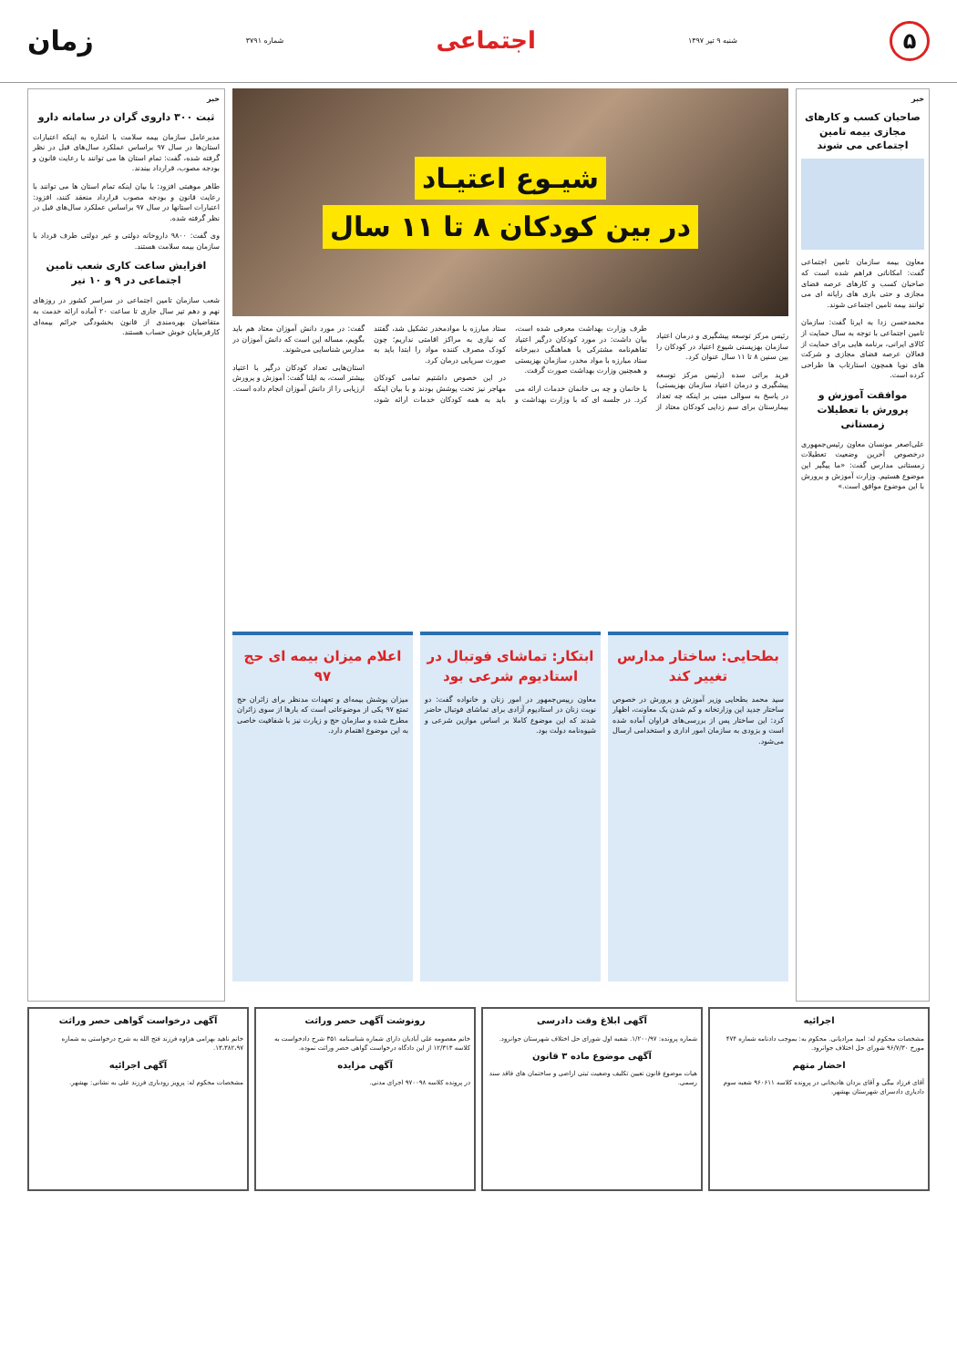۵
شنبه ۹ تیر ۱۳۹۷
اجتماعی
شماره ۳۷۹۱
زمان
خبر
صاحبان کسب و کارهای مجازی بیمه تامین اجتماعی می شوند
معاون بیمه سازمان تامین اجتماعی گفت: امکاناتی فراهم شده است که صاحبان کسب و کارهای عرصه فضای مجازی و حتی بازی های رایانه ای می توانند بیمه تامین اجتماعی شوند.
محمدحسن زدا به ایرنا گفت: سازمان تامین اجتماعی با توجه به سال حمایت از کالای ایرانی، برنامه هایی برای حمایت از فعالان عرصه فضای مجازی و شرکت های نوپا همچون استارتاپ ها طراحی کرده است.
موافقت آموزش و پرورش با تعطیلات زمستانی
علی‌اصغر مونسان معاون رئیس‌جمهوری درخصوص آخرین وضعیت تعطیلات زمستانی مدارس گفت: «ما پیگیر این موضوع هستیم. وزارت آموزش و پرورش با این موضوع موافق است.»
شیـوع اعتیـاد
در بین کودکان ۸ تا ۱۱ سال
رئیس مرکز توسعه پیشگیری و درمان اعتیاد سازمان بهزیستی شیوع اعتیاد در کودکان را بین سنین ۸ تا ۱۱ سال عنوان کرد.
فرید براتی سده (رئیس مرکز توسعه پیشگیری و درمان اعتیاد سازمان بهزیستی) در پاسخ به سوالی مبنی بر اینکه چه تعداد بیمارستان برای سم زدایی کودکان معتاد از طرف وزارت بهداشت معرفی شده است، بیان داشت: در مورد کودکان درگیر اعتیاد تفاهم‌نامه مشترکی با هماهنگی دبیرخانه ستاد مبارزه با مواد مخدر، سازمان بهزیستی و همچنین وزارت بهداشت صورت گرفت.
با خانمان و چه بی خانمان خدمات ارائه می کرد. در جلسه ای که با وزارت بهداشت و ستاد مبارزه با موادمخدر تشکیل شد، گفتند که نیازی به مراکز اقامتی نداریم؛ چون کودک مصرف کننده مواد را ابتدا باید به صورت سرپایی درمان کرد.
در این خصوص داشتیم تمامی کودکان مهاجر نیز تحت پوشش بودند و با بیان اینکه باید به همه کودکان خدمات ارائه شود، گفت: در مورد دانش آموزان معتاد هم باید بگویم، مساله این است که دانش آموزان در مدارس شناسایی می‌شوند.
استان‌هایی تعداد کودکان درگیر با اعتیاد بیشتر است، به ایلنا گفت: آموزش و پرورش ارزیابی را از دانش آموزان انجام داده است.
بطحایی: ساختار مدارس تغییر کند
سید محمد بطحایی وزیر آموزش و پرورش در خصوص ساختار جدید این وزارتخانه و کم شدن یک معاونت، اظهار کرد: این ساختار پس از بررسی‌های فراوان آماده شده است و بزودی به سازمان امور اداری و استخدامی ارسال می‌شود.
ابتکار: تماشای فوتبال در استادیوم شرعی بود
معاون رییس‌جمهور در امور زنان و خانواده گفت: دو نوبت زنان در استادیوم آزادی برای تماشای فوتبال حاضر شدند که این موضوع کاملا بر اساس موازین شرعی و شیوه‌نامه دولت بود.
اعلام میزان بیمه ای حج ۹۷
میزان پوشش بیمه‌ای و تعهدات مدنظر برای زائران حج تمتع ۹۷ یکی از موضوعاتی است که بارها از سوی زائران مطرح شده و سازمان حج و زیارت نیز با شفافیت خاصی به این موضوع اهتمام دارد.
خبر
ثبت ۳۰۰ داروی گران در سامانه دارو
مدیرعامل سازمان بیمه سلامت با اشاره به اینکه اعتبارات استان‌ها در سال ۹۷ براساس عملکرد سال‌های قبل در نظر گرفته شده، گفت: تمام استان ها می توانند با رعایت قانون و بودجه مصوب، قرارداد ببندند.
طاهر موهبتی افزود: با بیان اینکه تمام استان ها می توانند با رعایت قانون و بودجه مصوب قرارداد منعقد کنند، افزود: اعتبارات استانها در سال ۹۷ براساس عملکرد سال‌های قبل در نظر گرفته شده.
وی گفت: ۹۸۰۰ داروخانه دولتی و غیر دولتی طرف قرداد با سازمان بیمه سلامت هستند.
افزایش ساعت کاری شعب تامین اجتماعی در ۹ و ۱۰ تیر
شعب سازمان تامین اجتماعی در سراسر کشور در روزهای نهم و دهم تیر سال جاری تا ساعت ۲۰ آماده ارائه خدمت به متقاضیان بهره‌مندی از قانون بخشودگی جرائم بیمه‌ای کارفرمایان خوش حساب هستند.
اجرائیه
مشخصات محکوم له: امید مرادیانی. محکوم به: بموجب دادنامه شماره ۴۷۴ مورخ ۹۶/۷/۳۰ شورای حل اختلاف جوانرود.
احضار متهم
آقای فرزاد بیگی و آقای یزدان هادیخانی در پرونده کلاسه ۹۶۰۶۱۱ شعبه سوم دادیاری دادسرای شهرستان بهشهر.
آگهی ابلاغ وقت دادرسی
شماره پرونده: ۱/۲۰۰/۹۷. شعبه اول شورای حل اختلاف شهرستان جوانرود.
آگهی موضوع ماده ۳ قانون
هیات موضوع قانون تعیین تکلیف وضعیت ثبتی اراضی و ساختمان های فاقد سند رسمی.
رونوشت آگهی حصر وراثت
خانم معصومه علی آبادیان دارای شماره شناسنامه ۳۵۱ شرح دادخواست به کلاسه ۱۲/۳۱۳ از این دادگاه درخواست گواهی حصر وراثت نموده.
آگهی مزایده
در پرونده کلاسه ۹۷۰۰۹۸ اجرای مدنی.
آگهی درخواست گواهی حصر وراثت
خانم ناهید بهرامی هزاوه فرزند فتح الله به شرح درخواستی به شماره ۱۳،۳۸۲،۹۷.
آگهی اجرائیه
مشخصات محکوم له: پرویز رودباری فرزند علی به نشانی: بهشهر.